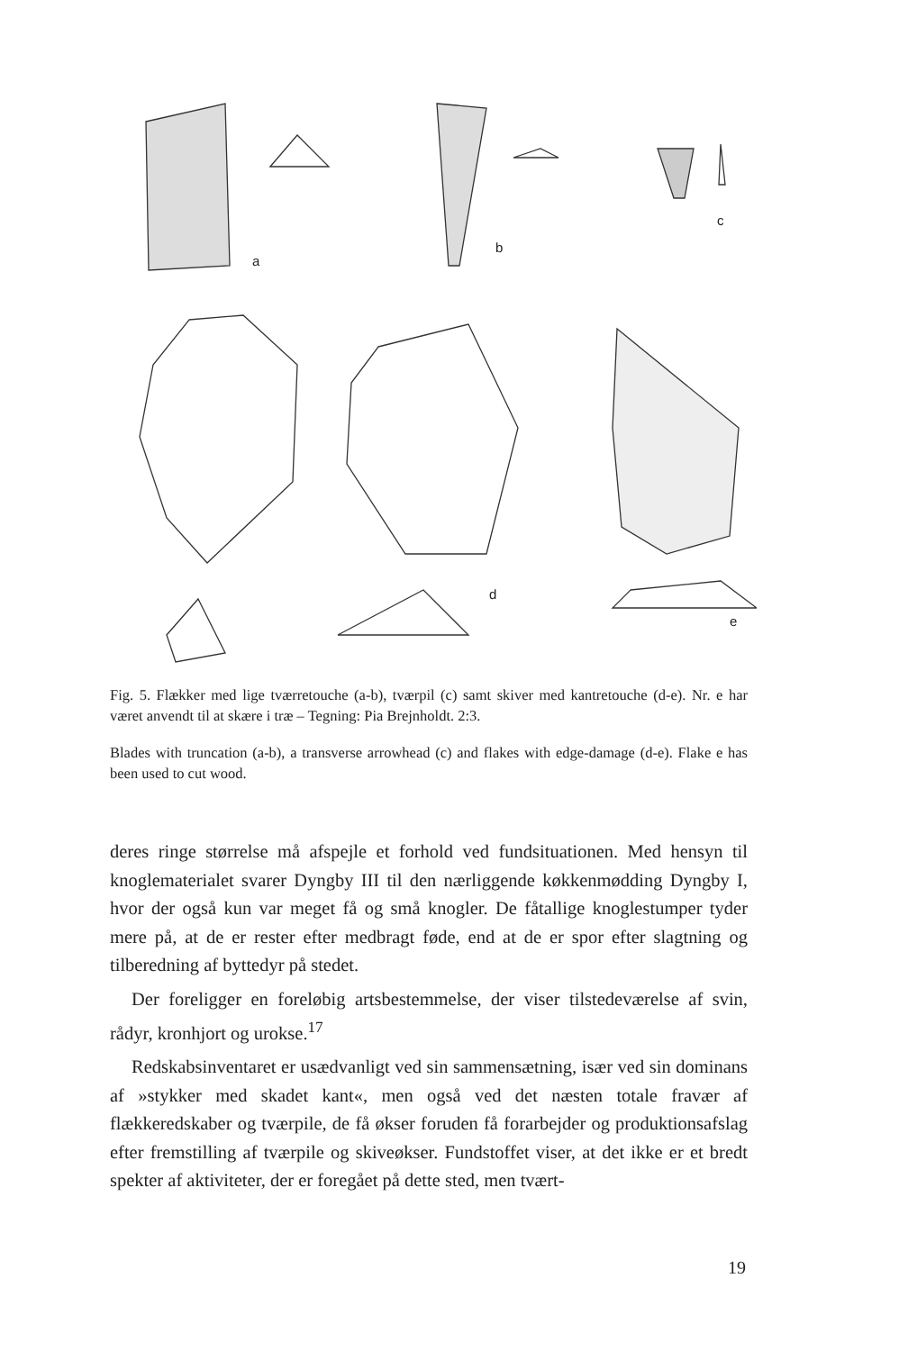a
b
c
d
e
Fig. 5. Flækker med lige tværretouche (a-b), tværpil (c) samt skiver med kantretouche (d-e). Nr. e har været anvendt til at skære i træ – Tegning: Pia Brejnholdt. 2:3.
Blades with truncation (a-b), a transverse arrowhead (c) and flakes with edge-damage (d-e). Flake e has been used to cut wood.
deres ringe størrelse må afspejle et forhold ved fundsituationen. Med hensyn til knoglematerialet svarer Dyngby III til den nærliggende køkkenmødding Dyngby I, hvor der også kun var meget få og små knogler. De fåtallige knoglestumper tyder mere på, at de er rester efter medbragt føde, end at de er spor efter slagtning og tilberedning af byttedyr på stedet.
Der foreligger en foreløbig artsbestemmelse, der viser tilstedeværelse af svin, rådyr, kronhjort og urokse.<sup>17</sup>
Redskabsinventaret er usædvanligt ved sin sammensætning, især ved sin dominans af »stykker med skadet kant«, men også ved det næsten totale fravær af flækkeredskaber og tværpile, de få økser foruden få forarbejder og produktionsafslag efter fremstilling af tværpile og skiveøkser. Fundstoffet viser, at det ikke er et bredt spekter af aktiviteter, der er foregået på dette sted, men tvært-
19